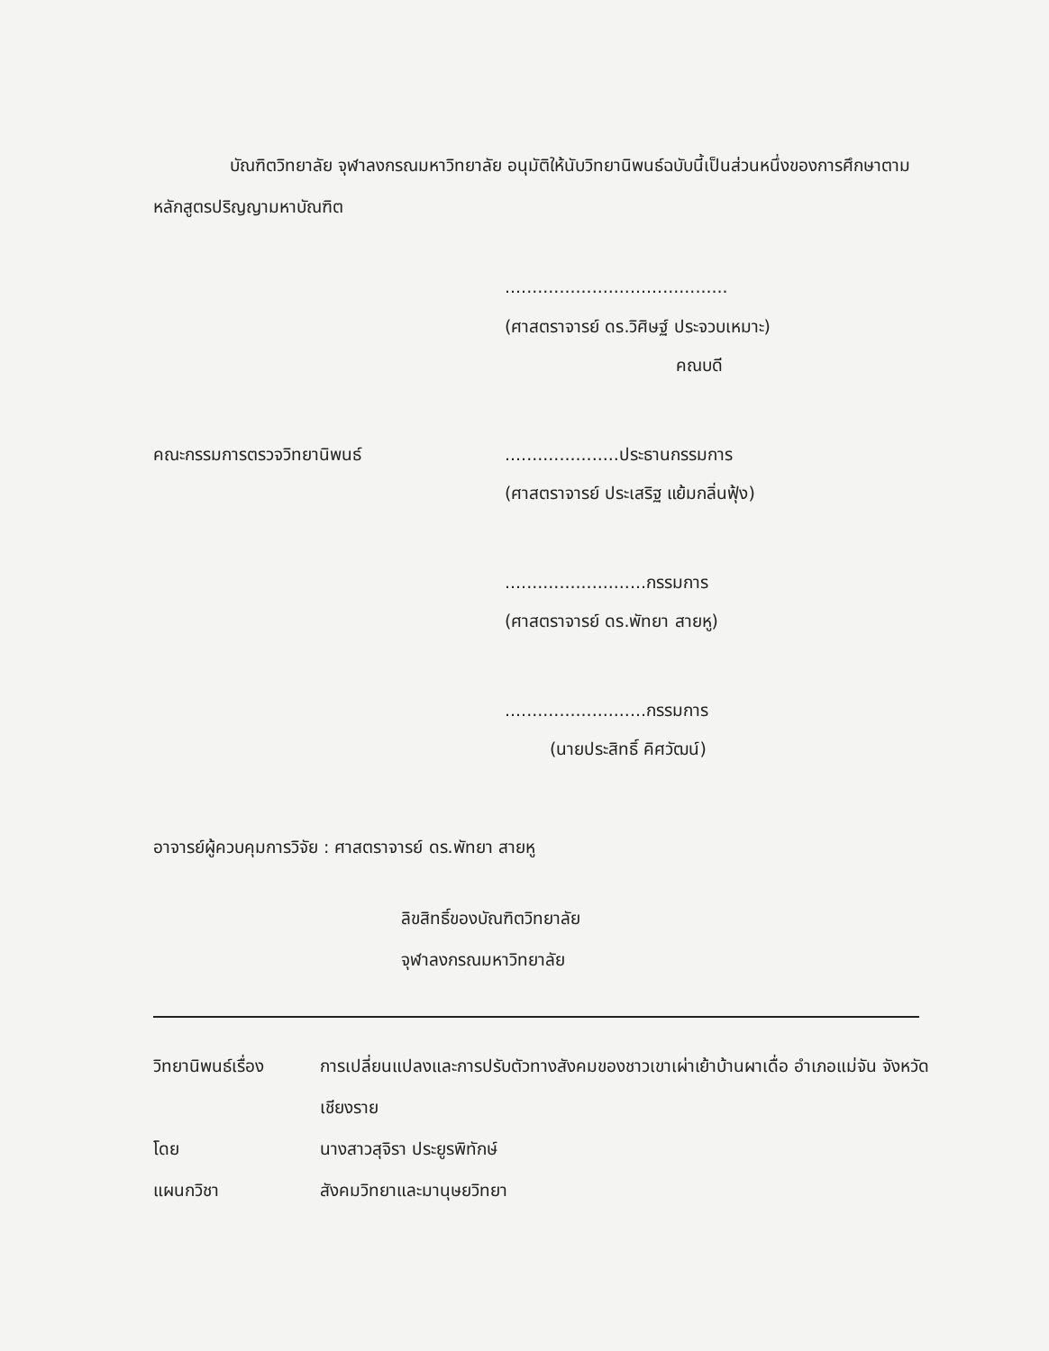บัณฑิตวิทยาลัย จุฬาลงกรณมหาวิทยาลัย อนุมัติให้นับวิทยานิพนธ์ฉบับนี้เป็นส่วนหนึ่งของการศึกษาตามหลักสูตรปริญญามหาบัณฑิต
.........................................
(ศาสตราจารย์ ดร.วิศิษฐ์ ประจวบเหมาะ)
คณบดี
คณะกรรมการตรวจวิทยานิพนธ์ .....................ประธานกรรมการ
(ศาสตราจารย์ ประเสริฐ แย้มกลิ่นฟุ้ง)
..........................กรรมการ
(ศาสตราจารย์ ดร.พัทยา สายหู)
..........................กรรมการ
(นายประสิทธิ์ คิศวัฒน์)
อาจารย์ผู้ควบคุมการวิจัย : ศาสตราจารย์ ดร.พัทยา สายหู
ลิขสิทธิ์ของบัณฑิตวิทยาลัย
จุฬาลงกรณมหาวิทยาลัย
วิทยานิพนธ์เรื่อง
การเปลี่ยนแปลงและการปรับตัวทางสังคมของชาวเขาเผ่าเย้าบ้านผาเดื่อ อำเภอแม่จัน จังหวัดเชียงราย
โดย นางสาวสุจิรา ประยูรพิทักษ์
แผนกวิชา สังคมวิทยาและมานุษยวิทยา